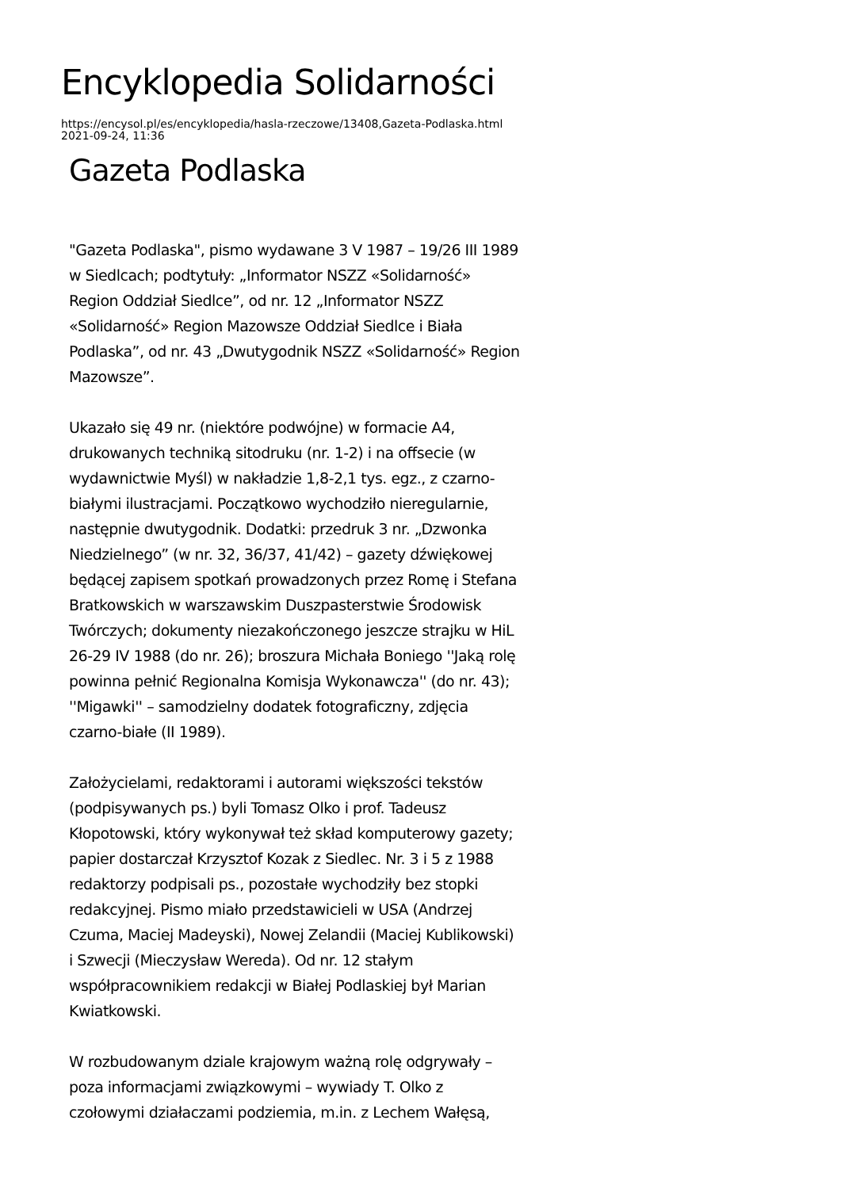Encyklopedia Solidarności
https://encysol.pl/es/encyklopedia/hasla-rzeczowe/13408,Gazeta-Podlaska.html
2021-09-24, 11:36
Gazeta Podlaska
"Gazeta Podlaska", pismo wydawane 3 V 1987 – 19/26 III 1989 w Siedlcach; podtytuły: „Informator NSZZ «Solidarność» Region Oddział Siedlce”, od nr. 12 „Informator NSZZ «Solidarność» Region Mazowsze Oddział Siedlce i Biała Podlaska”, od nr. 43 „Dwutygodnik NSZZ «Solidarność» Region Mazowsze”.
Ukazało się 49 nr. (niektóre podwójne) w formacie A4, drukowanych techniką sitodruku (nr. 1-2) i na offsecie (w wydawnictwie Myśl) w nakładzie 1,8-2,1 tys. egz., z czarno-białymi ilustracjami. Początkowo wychodziło nieregularnie, następnie dwutygodnik. Dodatki: przedruk 3 nr. „Dzwonka Niedzielnego” (w nr. 32, 36/37, 41/42) – gazety dźwiękowej będącej zapisem spotkań prowadzonych przez Romę i Stefana Bratkowskich w warszawskim Duszpasterstwie Środowisk Twórczych; dokumenty niezakończonego jeszcze strajku w HiL 26-29 IV 1988 (do nr. 26); broszura Michała Boniego ''Jaką rolę powinna pełnić Regionalna Komisja Wykonawcza'' (do nr. 43); ''Migawki'' – samodzielny dodatek fotograficzny, zdjęcia czarno-białe (II 1989).
Założycielami, redaktorami i autorami większości tekstów (podpisywanych ps.) byli Tomasz Olko i prof. Tadeusz Kłopotowski, który wykonywał też skład komputerowy gazety; papier dostarczał Krzysztof Kozak z Siedlec. Nr. 3 i 5 z 1988 redaktorzy podpisali ps., pozostałe wychodziły bez stopki redakcyjnej. Pismo miało przedstawicieli w USA (Andrzej Czuma, Maciej Madeyski), Nowej Zelandii (Maciej Kublikowski) i Szwecji (Mieczysław Wereda). Od nr. 12 stałym współpracownikiem redakcji w Białej Podlaskiej był Marian Kwiatkowski.
W rozbudowanym dziale krajowym ważną rolę odgrywały – poza informacjami związkowymi – wywiady T. Olko z czołowymi działaczami podziemia, m.in. z Lechem Wałęsą,